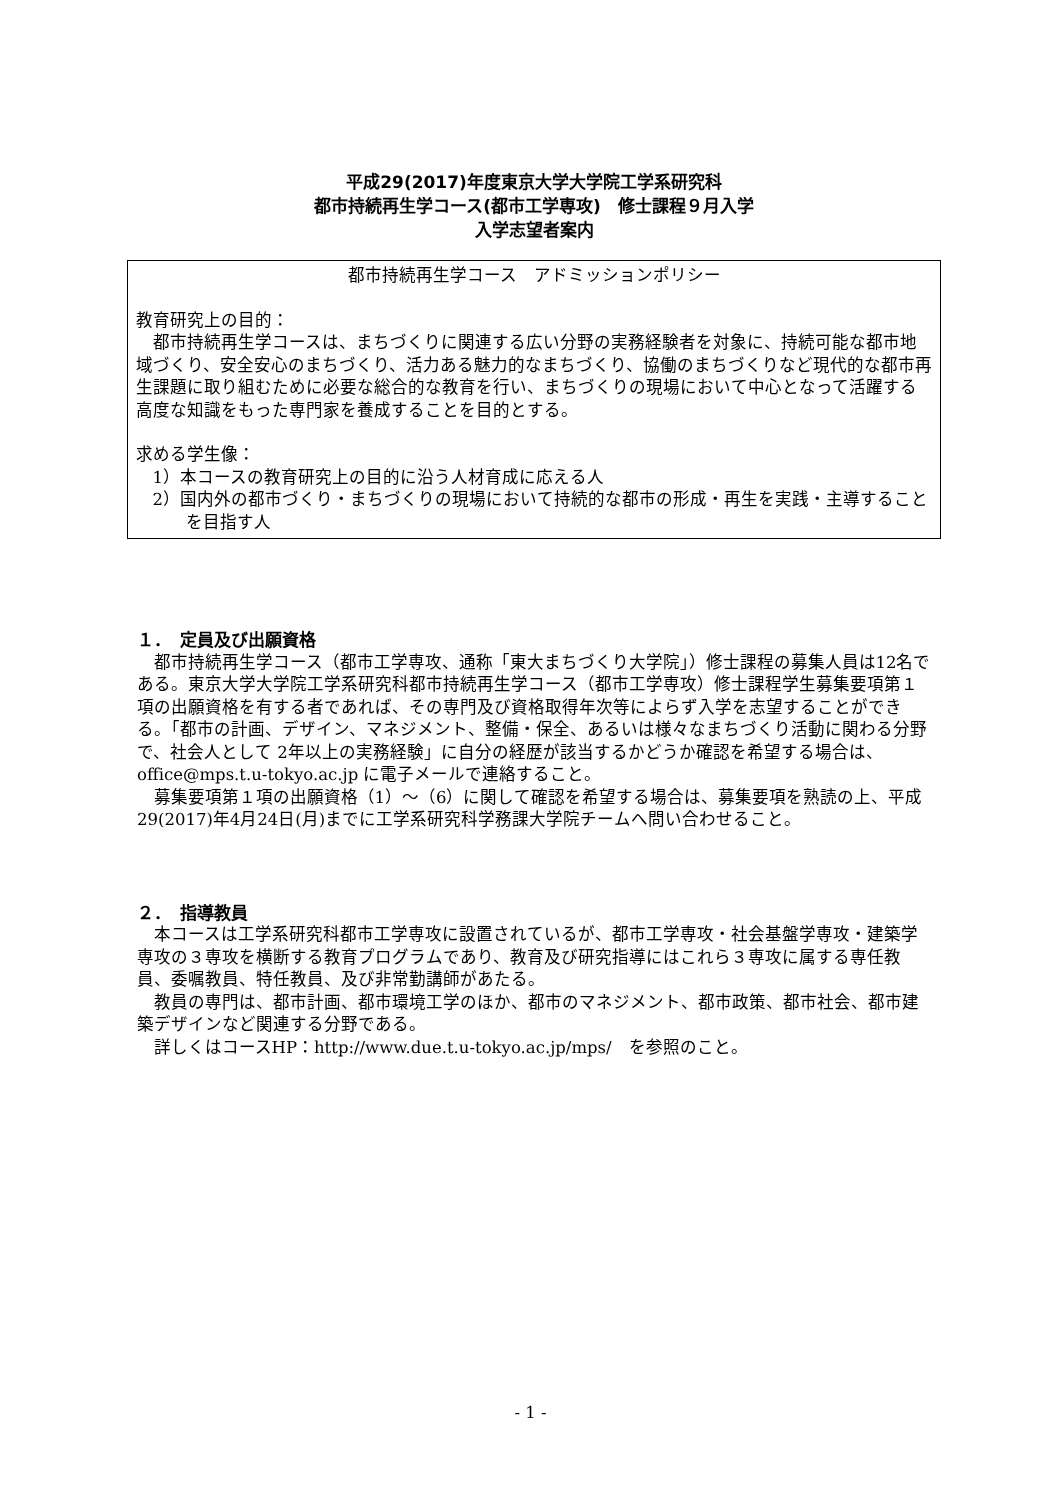平成29(2017)年度東京大学大学院工学系研究科
都市持続再生学コース(都市工学専攻)　修士課程９月入学
入学志望者案内
都市持続再生学コース　アドミッションポリシー
教育研究上の目的：
都市持続再生学コースは、まちづくりに関連する広い分野の実務経験者を対象に、持続可能な都市地域づくり、安全安心のまちづくり、活力ある魅力的なまちづくり、協働のまちづくりなど現代的な都市再生課題に取り組むために必要な総合的な教育を行い、まちづくりの現場において中心となって活躍する高度な知識をもった専門家を養成することを目的とする。
求める学生像：
1）本コースの教育研究上の目的に沿う人材育成に応える人
2）国内外の都市づくり・まちづくりの現場において持続的な都市の形成・再生を実践・主導することを目指す人
１．　定員及び出願資格
都市持続再生学コース（都市工学専攻、通称「東大まちづくり大学院」）修士課程の募集人員は12名である。東京大学大学院工学系研究科都市持続再生学コース（都市工学専攻）修士課程学生募集要項第１項の出願資格を有する者であれば、その専門及び資格取得年次等によらず入学を志望することができる。「都市の計画、デザイン、マネジメント、整備・保全、あるいは様々なまちづくり活動に関わる分野で、社会人として 2年以上の実務経験」に自分の経歴が該当するかどうか確認を希望する場合は、office@mps.t.u-tokyo.ac.jp に電子メールで連絡すること。
募集要項第１項の出願資格（1）～（6）に関して確認を希望する場合は、募集要項を熟読の上、平成29(2017)年4月24日(月)までに工学系研究科学務課大学院チームへ問い合わせること。
２．　指導教員
本コースは工学系研究科都市工学専攻に設置されているが、都市工学専攻・社会基盤学専攻・建築学専攻の３専攻を横断する教育プログラムであり、教育及び研究指導にはこれら３専攻に属する専任教員、委嘱教員、特任教員、及び非常勤講師があたる。
教員の専門は、都市計画、都市環境工学のほか、都市のマネジメント、都市政策、都市社会、都市建築デザインなど関連する分野である。
詳しくはコースHP：http://www.due.t.u-tokyo.ac.jp/mps/　を参照のこと。
- 1 -